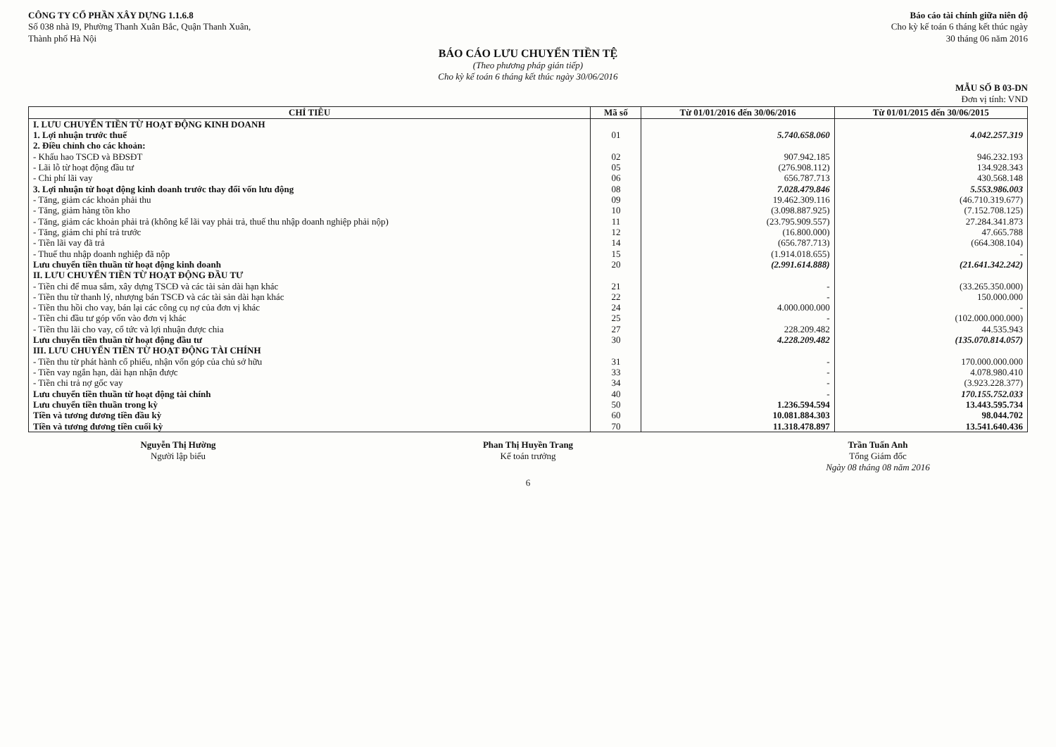CÔNG TY CỔ PHẦN XÂY DỰNG 1.1.6.8
Số 038 nhà I9, Phường Thanh Xuân Bắc, Quận Thanh Xuân,
Thành phố Hà Nội
Báo cáo tài chính giữa niên độ
Cho kỳ kế toán 6 tháng kết thúc ngày
30 tháng 06 năm 2016
BÁO CÁO LƯU CHUYỂN TIỀN TỆ
(Theo phương pháp gián tiếp)
Cho kỳ kế toán 6 tháng kết thúc ngày 30/06/2016
MẪU SỐ B 03-DN
Đơn vị tính: VND
| CHỈ TIÊU | Mã số | Từ 01/01/2016 đến 30/06/2016 | Từ 01/01/2015 đến 30/06/2015 |
| --- | --- | --- | --- |
| I. LƯU CHUYỂN TIỀN TỪ HOẠT ĐỘNG KINH DOANH | | | |
| 1. Lợi nhuận trước thuế | 01 | 5.740.658.060 | 4.042.257.319 |
| 2. Điều chỉnh cho các khoản: | | | |
| - Khấu hao TSCĐ và BĐSĐT | 02 | 907.942.185 | 946.232.193 |
| - Lãi lỗ từ hoạt động đầu tư | 05 | (276.908.112) | 134.928.343 |
| - Chi phí lãi vay | 06 | 656.787.713 | 430.568.148 |
| 3. Lợi nhuận từ hoạt động kinh doanh trước thay đổi vốn lưu động | 08 | 7.028.479.846 | 5.553.986.003 |
| - Tăng, giảm các khoản phải thu | 09 | 19.462.309.116 | (46.710.319.677) |
| - Tăng, giảm hàng tồn kho | 10 | (3.098.887.925) | (7.152.708.125) |
| - Tăng, giảm các khoản phải trả (không kể lãi vay phải trả, thuế thu nhập doanh nghiệp phải nộp) | 11 | (23.795.909.557) | 27.284.341.873 |
| - Tăng, giảm chi phí trả trước | 12 | (16.800.000) | 47.665.788 |
| - Tiền lãi vay đã trả | 14 | (656.787.713) | (664.308.104) |
| - Thuế thu nhập doanh nghiệp đã nộp | 15 | (1.914.018.655) | - |
| Lưu chuyển tiền thuần từ hoạt động kinh doanh | 20 | (2.991.614.888) | (21.641.342.242) |
| II. LƯU CHUYỂN TIỀN TỪ HOẠT ĐỘNG ĐẦU TƯ | | | |
| - Tiền chi để mua sắm, xây dựng TSCĐ và các tài sản dài hạn khác | 21 | - | (33.265.350.000) |
| - Tiền thu từ thanh lý, nhượng bán TSCĐ và các tài sản dài hạn khác | 22 | - | 150.000.000 |
| - Tiền thu hồi cho vay, bán lại các công cụ nợ của đơn vị khác | 24 | 4.000.000.000 | - |
| - Tiền chi đầu tư góp vốn vào đơn vị khác | 25 | - | (102.000.000.000) |
| - Tiền thu lãi cho vay, cổ tức và lợi nhuận được chia | 27 | 228.209.482 | 44.535.943 |
| Lưu chuyển tiền thuần từ hoạt động đầu tư | 30 | 4.228.209.482 | (135.070.814.057) |
| III. LƯU CHUYỂN TIỀN TỪ HOẠT ĐỘNG TÀI CHÍNH | | | |
| - Tiền thu từ phát hành cổ phiếu, nhận vốn góp của chủ sở hữu | 31 | - | 170.000.000.000 |
| - Tiền vay ngắn hạn, dài hạn nhận được | 33 | - | 4.078.980.410 |
| - Tiền chi trả nợ gốc vay | 34 | - | (3.923.228.377) |
| Lưu chuyển tiền thuần từ hoạt động tài chính | 40 | - | 170.155.752.033 |
| Lưu chuyển tiền thuần trong kỳ | 50 | 1.236.594.594 | 13.443.595.734 |
| Tiền và tương đương tiền đầu kỳ | 60 | 10.081.884.303 | 98.044.702 |
| Tiền và tương đương tiền cuối kỳ | 70 | 11.318.478.897 | 13.541.640.436 |
Nguyễn Thị Hường
Người lập biểu
Phan Thị Huyền Trang
Kế toán trưởng
Trần Tuấn Anh
Tổng Giám đốc
Ngày 08 tháng 08 năm 2016
6